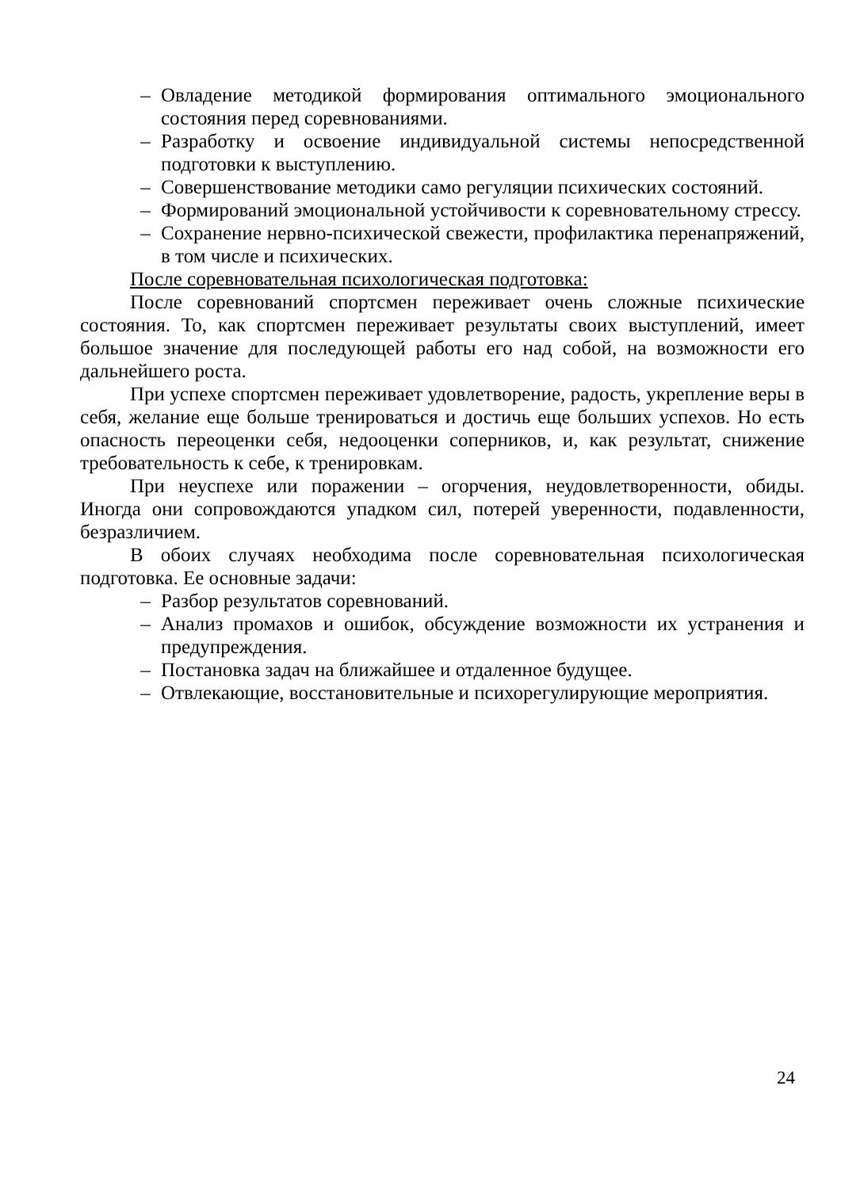– Овладение методикой формирования оптимального эмоционального состояния перед соревнованиями.
– Разработку и освоение индивидуальной системы непосредственной подготовки к выступлению.
– Совершенствование методики само регуляции психических состояний.
– Формирований эмоциональной устойчивости к соревновательному стрессу.
– Сохранение нервно-психической свежести, профилактика перенапряжений, в том числе и психических.
После соревновательная психологическая подготовка:
После соревнований спортсмен переживает очень сложные психические состояния. То, как спортсмен переживает результаты своих выступлений, имеет большое значение для последующей работы его над собой, на возможности его дальнейшего роста.
При успехе спортсмен переживает удовлетворение, радость, укрепление веры в себя, желание еще больше тренироваться и достичь еще больших успехов. Но есть опасность переоценки себя, недооценки соперников, и, как результат, снижение требовательность к себе, к тренировкам.
При неуспехе или поражении – огорчения, неудовлетворенности, обиды. Иногда они сопровождаются упадком сил, потерей уверенности, подавленности, безразличием.
В обоих случаях необходима после соревновательная психологическая подготовка. Ее основные задачи:
– Разбор результатов соревнований.
– Анализ промахов и ошибок, обсуждение возможности их устранения и предупреждения.
– Постановка задач на ближайшее и отдаленное будущее.
– Отвлекающие, восстановительные и психорегулирующие мероприятия.
24